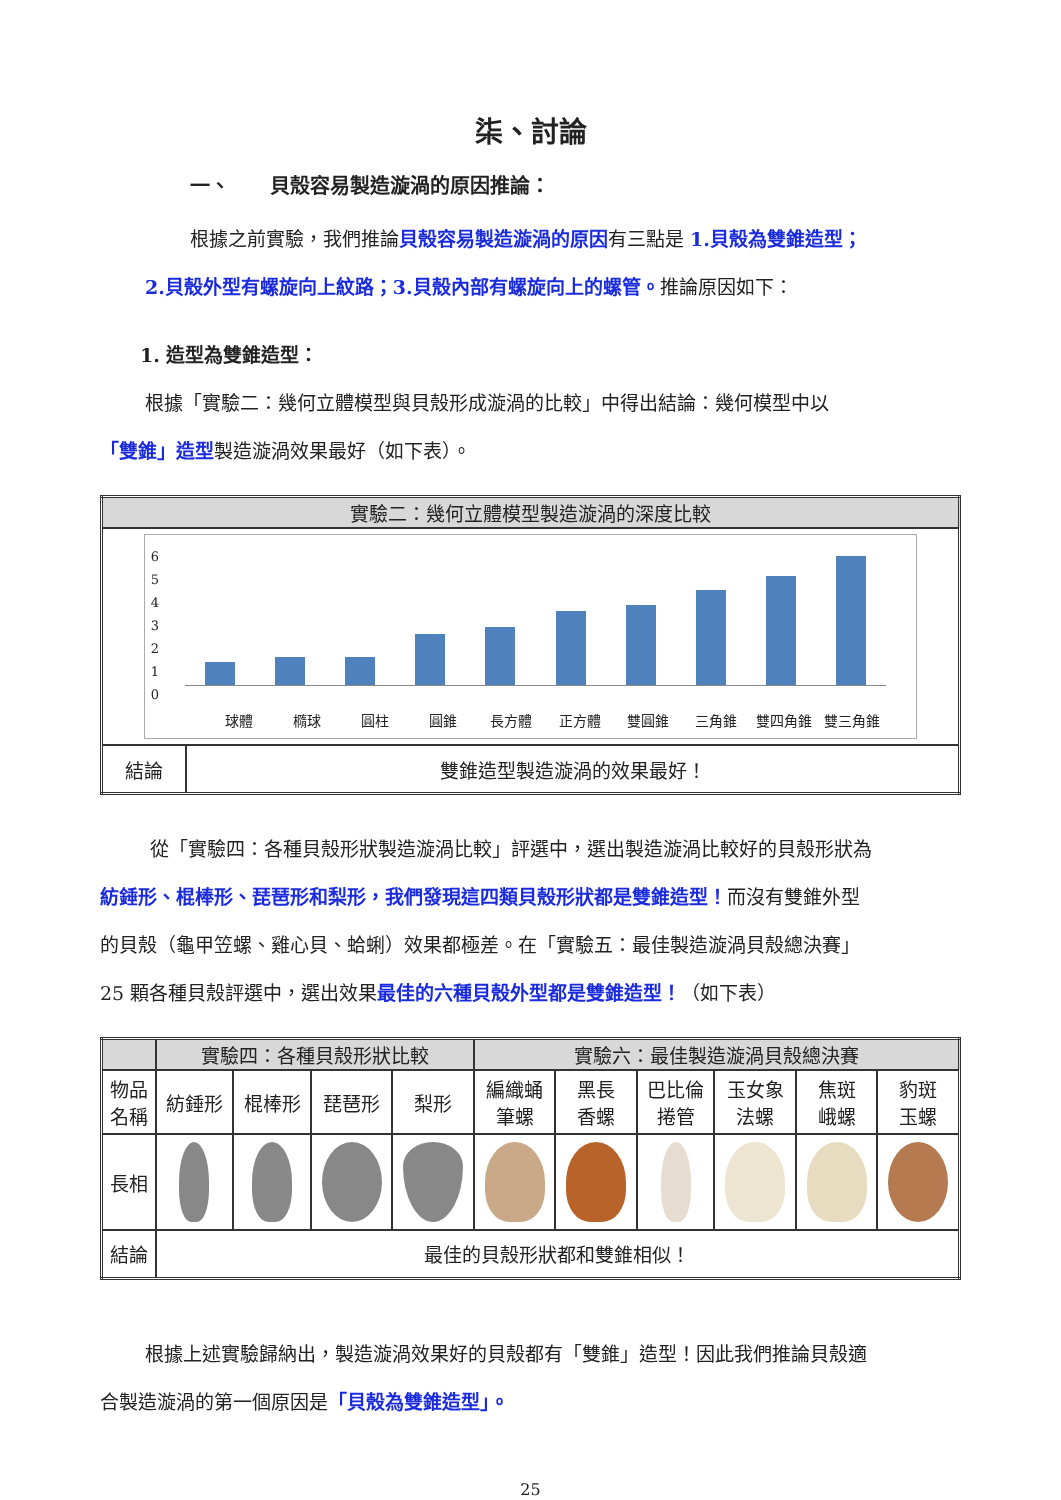柒、討論
一、　　貝殼容易製造漩渦的原因推論：
根據之前實驗，我們推論貝殼容易製造漩渦的原因有三點是 1.貝殼為雙錐造型；
2.貝殼外型有螺旋向上紋路；3.貝殼內部有螺旋向上的螺管。推論原因如下：
1. 造型為雙錐造型：
根據「實驗二：幾何立體模型與貝殼形成漩渦的比較」中得出結論：幾何模型中以
「雙錐」造型製造漩渦效果最好（如下表）。
| 實驗二：幾何立體模型製造漩渦的深度比較 | |
| --- | --- |
| 6 5 4 3 2 1 0 球體 橢球 圓柱 圓錐 長方體 正方體 雙圓錐 三角錐 雙四角錐 雙三角錐 | |
| 結論 | 雙錐造型製造漩渦的效果最好！ |
從「實驗四：各種貝殼形狀製造漩渦比較」評選中，選出製造漩渦比較好的貝殼形狀為
紡錘形、棍棒形、琵琶形和梨形，我們發現這四類貝殼形狀都是雙錐造型！而沒有雙錐外型
的貝殼（龜甲笠螺、雞心貝、蛤蜊）效果都極差。在「實驗五：最佳製造漩渦貝殼總決賽」
25 顆各種貝殼評選中，選出效果最佳的六種貝殼外型都是雙錐造型！（如下表）
| | 實驗四：各種貝殼形狀比較 | | | | 實驗六：最佳製造漩渦貝殼總決賽 | | | | | |
| --- | --- | --- | --- | --- | --- | --- | --- | --- | --- | --- |
| 物品 名稱 | 紡錘形 | 棍棒形 | 琵琶形 | 梨形 | 編織蛹 筆螺 | 黑長 香螺 | 巴比倫 捲管 | 玉女象 法螺 | 焦斑 峨螺 | 豹斑 玉螺 |
| 長相 | | | | | | | | | | |
| 結論 | 最佳的貝殼形狀都和雙錐相似！ | | | | | | | | | |
根據上述實驗歸納出，製造漩渦效果好的貝殼都有「雙錐」造型！因此我們推論貝殼適
合製造漩渦的第一個原因是「貝殼為雙錐造型」。
25